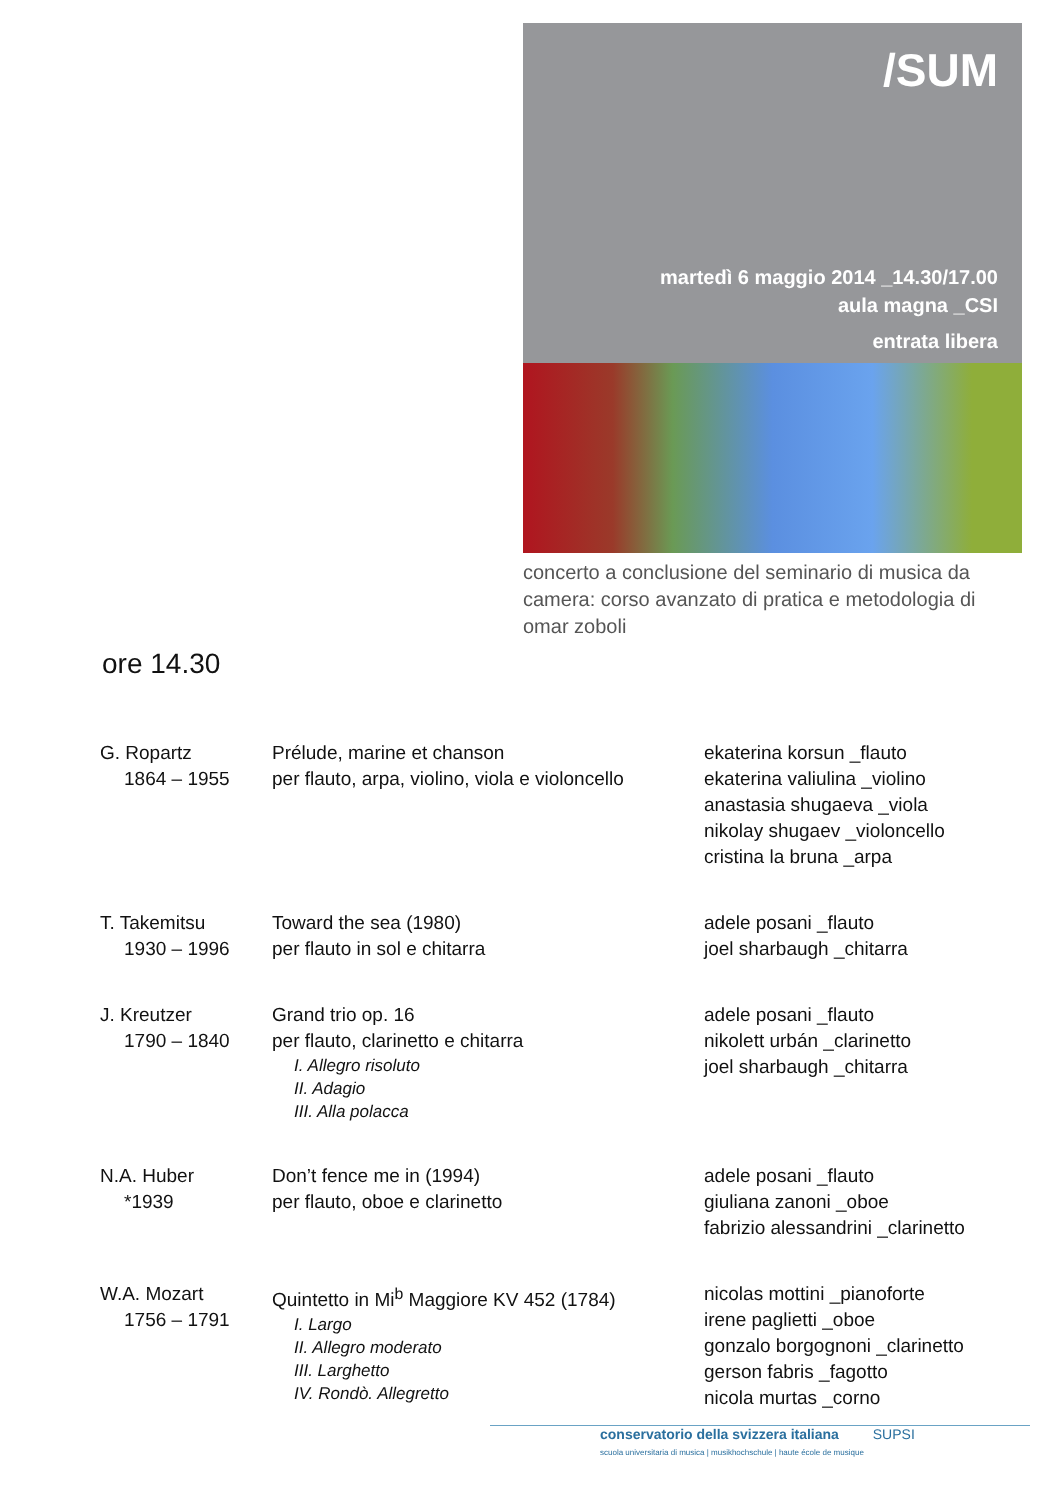/SUM
martedì 6 maggio 2014 _14.30/17.00
aula magna _CSI
entrata libera
concerto a conclusione del seminario di musica da camera: corso avanzato di pratica e metodologia di omar zoboli
ore 14.30
| G. Ropartz 1864 – 1955 | Prélude, marine et chanson per flauto, arpa, violino, viola e violoncello | ekaterina korsun _flauto ekaterina valiulina _violino anastasia shugaeva _viola nikolay shugaev _violoncello cristina la bruna _arpa |
| T. Takemitsu 1930 – 1996 | Toward the sea (1980) per flauto in sol e chitarra | adele posani _flauto joel sharbaugh _chitarra |
| J. Kreutzer 1790 – 1840 | Grand trio op. 16 per flauto, clarinetto e chitarra I. Allegro risoluto II. Adagio III. Alla polacca | adele posani _flauto nikolett urbán _clarinetto joel sharbaugh _chitarra |
| N.A. Huber *1939 | Don’t fence me in (1994) per flauto, oboe e clarinetto | adele posani _flauto giuliana zanoni _oboe fabrizio alessandrini _clarinetto |
| W.A. Mozart 1756 – 1791 | Quintetto in Mi<sup>b</sup> Maggiore KV 452 (1784) I. Largo II. Allegro moderato III. Larghetto IV. Rondò. Allegretto | nicolas mottini _pianoforte irene paglietti _oboe gonzalo borgognoni _clarinetto gerson fabris _fagotto nicola murtas _corno |
conservatorio della svizzera italiana SUPSI
scuola universitaria di musica | musikhochschule | haute école de musique